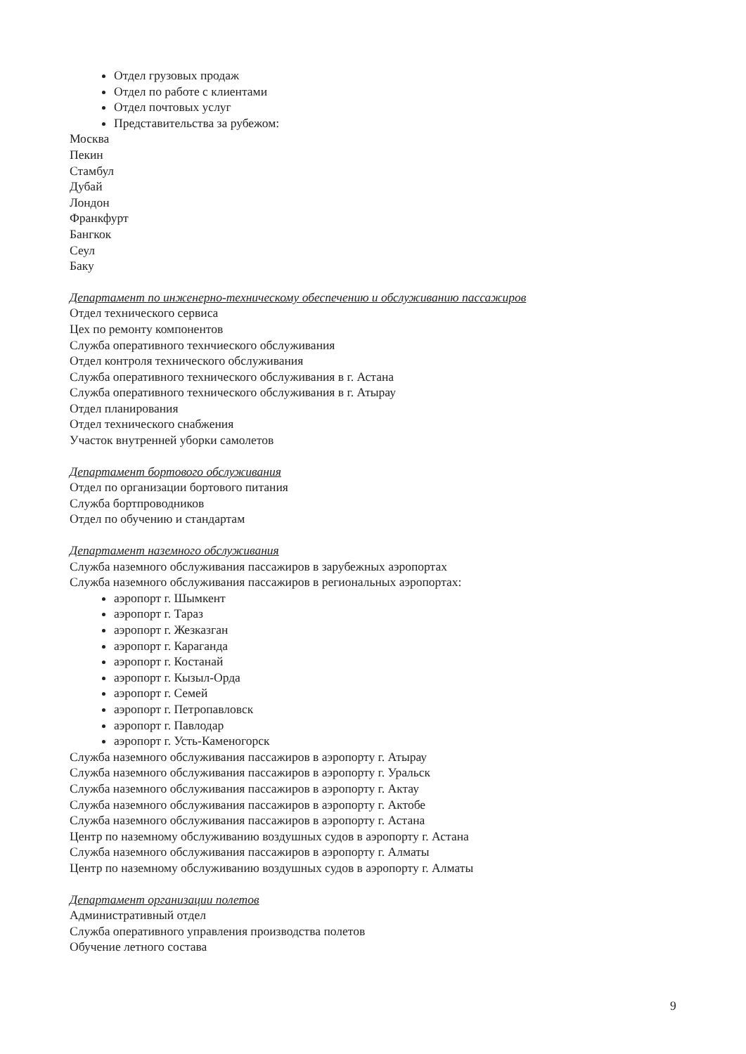Отдел грузовых продаж
Отдел по работе с клиентами
Отдел почтовых услуг
Представительства за рубежом:
Москва
Пекин
Стамбул
Дубай
Лондон
Франкфурт
Бангкок
Сеул
Баку
Департамент по инженерно-техническому обеспечению и обслуживанию пассажиров
Отдел технического сервиса
Цех по ремонту компонентов
Служба оперативного технчиеского обслуживания
Отдел контроля технического обслуживания
Служба оперативного технического обслуживания в г. Астана
Служба оперативного технического обслуживания в г. Атырау
Отдел планирования
Отдел технического снабжения
Участок внутренней уборки самолетов
Департамент бортового обслуживания
Отдел по организации бортового питания
Служба бортпроводников
Отдел по обучению и стандартам
Департамент наземного обслуживания
Служба наземного обслуживания пассажиров в зарубежных аэропортах
Служба наземного обслуживания пассажиров в региональных аэропортах:
аэропорт г. Шымкент
аэропорт г. Тараз
аэропорт г. Жезказган
аэропорт г. Караганда
аэропорт г. Костанай
аэропорт г. Кызыл-Орда
аэропорт г. Семей
аэропорт г. Петропавловск
аэропорт г. Павлодар
аэропорт г. Усть-Каменогорск
Служба наземного обслуживания пассажиров в аэропорту г. Атырау
Служба наземного обслуживания пассажиров в аэропорту г. Уральск
Служба наземного обслуживания пассажиров в аэропорту г. Актау
Служба наземного обслуживания пассажиров в аэропорту г. Актобе
Служба наземного обслуживания пассажиров в аэропорту г. Астана
Центр по наземному обслуживанию воздушных судов в аэропорту г. Астана
Служба наземного обслуживания пассажиров в аэропорту г. Алматы
Центр по наземному обслуживанию воздушных судов в аэропорту г. Алматы
Департамент организации полетов
Административный отдел
Служба оперативного управления производства полетов
Обучение летного состава
9